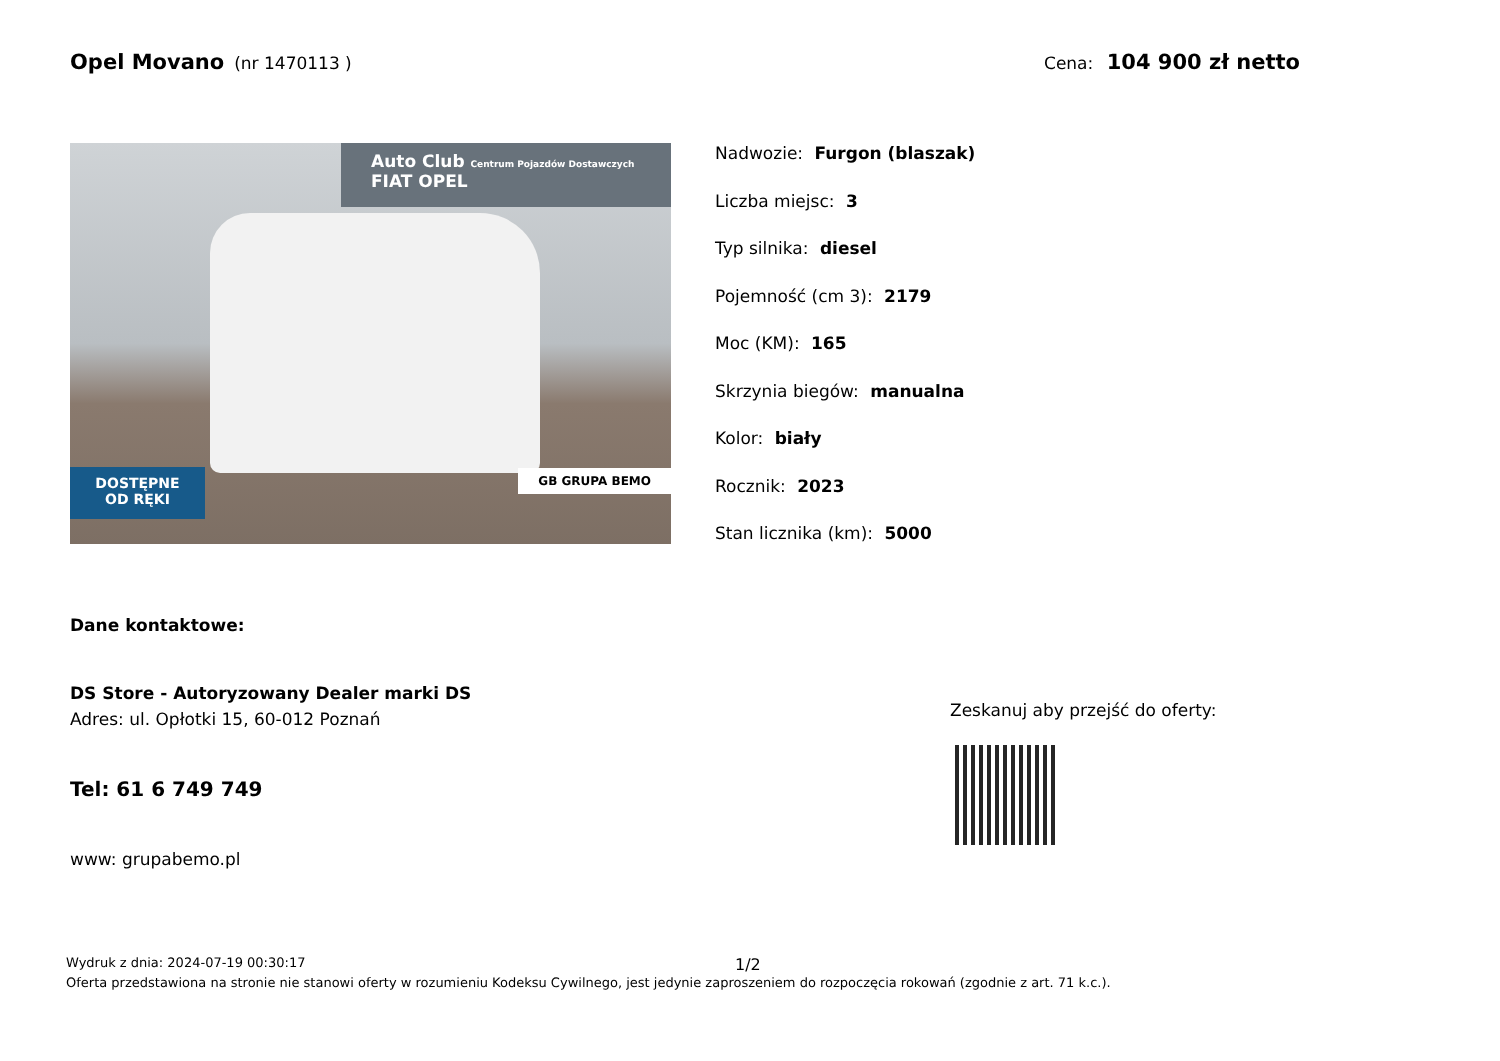Opel Movano (nr 1470113 ) Cena: 104 900 zł netto
Auto Club Centrum Pojazdów Dostawczych FIAT OPEL
DOSTĘPNE
OD RĘKI
GB GRUPA BEMO
Nadwozie: Furgon (blaszak)
Liczba miejsc: 3
Typ silnika: diesel
Pojemność (cm 3): 2179
Moc (KM): 165
Skrzynia biegów: manualna
Kolor: biały
Rocznik: 2023
Stan licznika (km): 5000
Dane kontaktowe:
DS Store - Autoryzowany Dealer marki DS
Adres: ul. Opłotki 15, 60-012 Poznań
Tel: 61 6 749 749
www: grupabemo.pl
Zeskanuj aby przejść do oferty:
1/2
Wydruk z dnia: 2024-07-19 00:30:17
Oferta przedstawiona na stronie nie stanowi oferty w rozumieniu Kodeksu Cywilnego, jest jedynie zaproszeniem do rozpoczęcia rokowań (zgodnie z art. 71 k.c.).